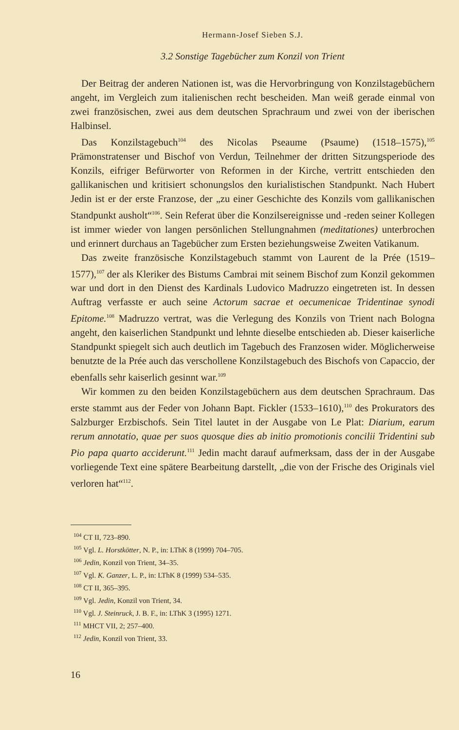Hermann-Josef Sieben S.J.
3.2 Sonstige Tagebücher zum Konzil von Trient
Der Beitrag der anderen Nationen ist, was die Hervorbringung von Konzilstagebüchern angeht, im Vergleich zum italienischen recht bescheiden. Man weiß gerade einmal von zwei französischen, zwei aus dem deutschen Sprachraum und zwei von der iberischen Halbinsel.
Das Konzilstagebuch<sup>104</sup> des Nicolas Pseaume (Psaume) (1518–1575),<sup>105</sup> Prämonstratenser und Bischof von Verdun, Teilnehmer der dritten Sitzungsperiode des Konzils, eifriger Befürworter von Reformen in der Kirche, vertritt entschieden den gallikanischen und kritisiert schonungslos den kurialistischen Standpunkt. Nach Hubert Jedin ist er der erste Franzose, der „zu einer Geschichte des Konzils vom gallikanischen Standpunkt ausholt“<sup>106</sup>. Sein Referat über die Konzilsereignisse und -reden seiner Kollegen ist immer wieder von langen persönlichen Stellungnahmen (meditationes) unterbrochen und erinnert durchaus an Tagebücher zum Ersten beziehungsweise Zweiten Vatikanum.
Das zweite französische Konzilstagebuch stammt von Laurent de la Prée (1519–1577),<sup>107</sup> der als Kleriker des Bistums Cambrai mit seinem Bischof zum Konzil gekommen war und dort in den Dienst des Kardinals Ludovico Madruzzo eingetreten ist. In dessen Auftrag verfasste er auch seine Actorum sacrae et oecumenicae Tridentinae synodi Epitome.<sup>108</sup> Madruzzo vertrat, was die Verlegung des Konzils von Trient nach Bologna angeht, den kaiserlichen Standpunkt und lehnte dieselbe entschieden ab. Dieser kaiserliche Standpunkt spiegelt sich auch deutlich im Tagebuch des Franzosen wider. Möglicherweise benutzte de la Prée auch das verschollene Konzilstagebuch des Bischofs von Capaccio, der ebenfalls sehr kaiserlich gesinnt war.<sup>109</sup>
Wir kommen zu den beiden Konzilstagebüchern aus dem deutschen Sprachraum. Das erste stammt aus der Feder von Johann Bapt. Fickler (1533–1610),<sup>110</sup> des Prokurators des Salzburger Erzbischofs. Sein Titel lautet in der Ausgabe von Le Plat: Diarium, earum rerum annotatio, quae per suos quosque dies ab initio promotionis concilii Tridentini sub Pio papa quarto acciderunt.<sup>111</sup> Jedin macht darauf aufmerksam, dass der in der Ausgabe vorliegende Text eine spätere Bearbeitung darstellt, „die von der Frische des Originals viel verloren hat“<sup>112</sup>.
<sup>104</sup> CT II, 723–890.
<sup>105</sup> Vgl. L. Horstkötter, N. P., in: LThK 8 (1999) 704–705.
<sup>106</sup> Jedin, Konzil von Trient, 34–35.
<sup>107</sup> Vgl. K. Ganzer, L. P., in: LThK 8 (1999) 534–535.
<sup>108</sup> CT II, 365–395.
<sup>109</sup> Vgl. Jedin, Konzil von Trient, 34.
<sup>110</sup> Vgl. J. Steinruck, J. B. F., in: LThK 3 (1995) 1271.
<sup>111</sup> MHCT VII, 2; 257–400.
<sup>112</sup> Jedin, Konzil von Trient, 33.
16